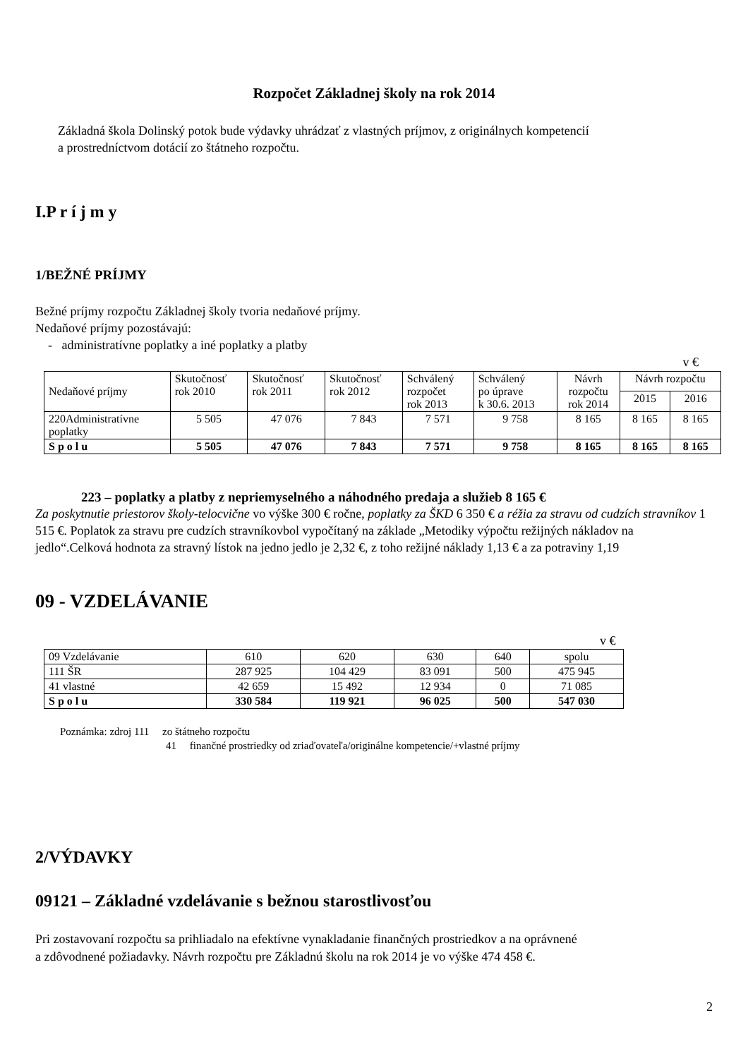Rozpočet Základnej školy na rok 2014
Základná škola Dolinský potok bude výdavky uhrádzať z vlastných príjmov, z originálnych kompetencií
a prostredníctvom dotácií zo štátneho rozpočtu.
I.P r í j m y
1/BEŽNÉ PRÍJMY
Bežné príjmy rozpočtu Základnej školy tvoria nedaňové príjmy.
Nedaňové príjmy pozostávajú:
- administratívne poplatky a iné poplatky a platby
v €
| Nedaňové príjmy | Skutočnosť rok 2010 | Skutočnosť rok 2011 | Skutočnosť rok 2012 | Schválený rozpočet rok 2013 | Schválený po úprave k 30.6. 2013 | Návrh rozpočtu rok 2014 | Návrh rozpočtu | |
| | | | | | | | 2015 | 2016 |
| 220Administratívne poplatky | 5 505 | 47 076 | 7 843 | 7 571 | 9 758 | 8 165 | 8 165 | 8 165 |
| S p o l u | 5 505 | 47 076 | 7 843 | 7 571 | 9 758 | 8 165 | 8 165 | 8 165 |
223 – poplatky a platby z nepriemyselného a náhodného predaja a služieb 8 165 €
Za poskytnutie priestorov školy-telocvične vo výške 300 € ročne, poplatky za ŠKD 6 350 € a réžia za stravu od cudzích stravníkov 1 515 €. Poplatok za stravu pre cudzích stravníkovbol vypočítaný na základe „Metodiky výpočtu režijných nákladov na jedlo“.Celková hodnota za stravný lístok na jedno jedlo je 2,32 €, z toho režijné náklady 1,13 € a za potraviny 1,19
09 - VZDELÁVANIE
v €
| 09 Vzdelávanie | 610 | 620 | 630 | 640 | spolu |
| 111 ŠR | 287 925 | 104 429 | 83 091 | 500 | 475 945 |
| 41 vlastné | 42 659 | 15 492 | 12 934 | 0 | 71 085 |
| S p o l u | 330 584 | 119 921 | 96 025 | 500 | 547 030 |
Poznámka: zdroj 111 zo štátneho rozpočtu
41 finančné prostriedky od zriaďovateľa/originálne kompetencie/+vlastné príjmy
2/VÝDAVKY
09121 – Základné vzdelávanie s bežnou starostlivosťou
Pri zostavovaní rozpočtu sa prihliadalo na efektívne vynakladanie finančných prostriedkov a na oprávnené
a zdôvodnené požiadavky. Návrh rozpočtu pre Základnú školu na rok 2014 je vo výške 474 458 €.
2